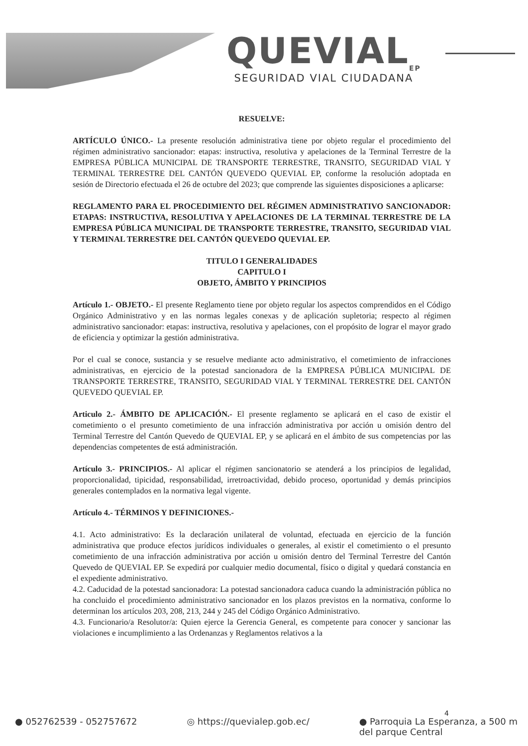QUEVIAL<sub>EP</sub>
SEGURIDAD VIAL CIUDADANA
RESUELVE:
ARTÍCULO ÚNICO.- La presente resolución administrativa tiene por objeto regular el procedimiento del régimen administrativo sancionador: etapas: instructiva, resolutiva y apelaciones de la Terminal Terrestre de la EMPRESA PÚBLICA MUNICIPAL DE TRANSPORTE TERRESTRE, TRANSITO, SEGURIDAD VIAL Y TERMINAL TERRESTRE DEL CANTÓN QUEVEDO QUEVIAL EP, conforme la resolución adoptada en sesión de Directorio efectuada el 26 de octubre del 2023; que comprende las siguientes disposiciones a aplicarse:
REGLAMENTO PARA EL PROCEDIMIENTO DEL RÉGIMEN ADMINISTRATIVO SANCIONADOR: ETAPAS: INSTRUCTIVA, RESOLUTIVA Y APELACIONES DE LA TERMINAL TERRESTRE DE LA EMPRESA PÚBLICA MUNICIPAL DE TRANSPORTE TERRESTRE, TRANSITO, SEGURIDAD VIAL Y TERMINAL TERRESTRE DEL CANTÓN QUEVEDO QUEVIAL EP.
TITULO I GENERALIDADES
CAPITULO I
OBJETO, ÁMBITO Y PRINCIPIOS
Artículo 1.- OBJETO.- El presente Reglamento tiene por objeto regular los aspectos comprendidos en el Código Orgánico Administrativo y en las normas legales conexas y de aplicación supletoria; respecto al régimen administrativo sancionador: etapas: instructiva, resolutiva y apelaciones, con el propósito de lograr el mayor grado de eficiencia y optimizar la gestión administrativa.
Por el cual se conoce, sustancia y se resuelve mediante acto administrativo, el cometimiento de infracciones administrativas, en ejercicio de la potestad sancionadora de la EMPRESA PÚBLICA MUNICIPAL DE TRANSPORTE TERRESTRE, TRANSITO, SEGURIDAD VIAL Y TERMINAL TERRESTRE DEL CANTÓN QUEVEDO QUEVIAL EP.
Articulo 2.- ÁMBITO DE APLICACIÓN.- El presente reglamento se aplicará en el caso de existir el cometimiento o el presunto cometimiento de una infracción administrativa por acción u omisión dentro del Terminal Terrestre del Cantón Quevedo de QUEVIAL EP, y se aplicará en el ámbito de sus competencias por las dependencias competentes de está administración.
Artículo 3.- PRINCIPIOS.- Al aplicar el régimen sancionatorio se atenderá a los principios de legalidad, proporcionalidad, tipicidad, responsabilidad, irretroactividad, debido proceso, oportunidad y demás principios generales contemplados en la normativa legal vigente.
Artículo 4.- TÉRMINOS Y DEFINICIONES.-
4.1. Acto administrativo: Es la declaración unilateral de voluntad, efectuada en ejercicio de la función administrativa que produce efectos jurídicos individuales o generales, al existir el cometimiento o el presunto cometimiento de una infracción administrativa por acción u omisión dentro del Terminal Terrestre del Cantón Quevedo de QUEVIAL EP. Se expedirá por cualquier medio documental, físico o digital y quedará constancia en el expediente administrativo.
4.2. Caducidad de la potestad sancionadora: La potestad sancionadora caduca cuando la administración pública no ha concluido el procedimiento administrativo sancionador en los plazos previstos en la normativa, conforme lo determinan los artículos 203, 208, 213, 244 y 245 del Código Orgánico Administrativo.
4.3. Funcionario/a Resolutor/a: Quien ejerce la Gerencia General, es competente para conocer y sancionar las violaciones e incumplimiento a las Ordenanzas y Reglamentos relativos a la
4
● 052762539 - 052757672 ◎ https://quevialep.gob.ec/ ● Parroquia La Esperanza, a 500 m
del parque Central